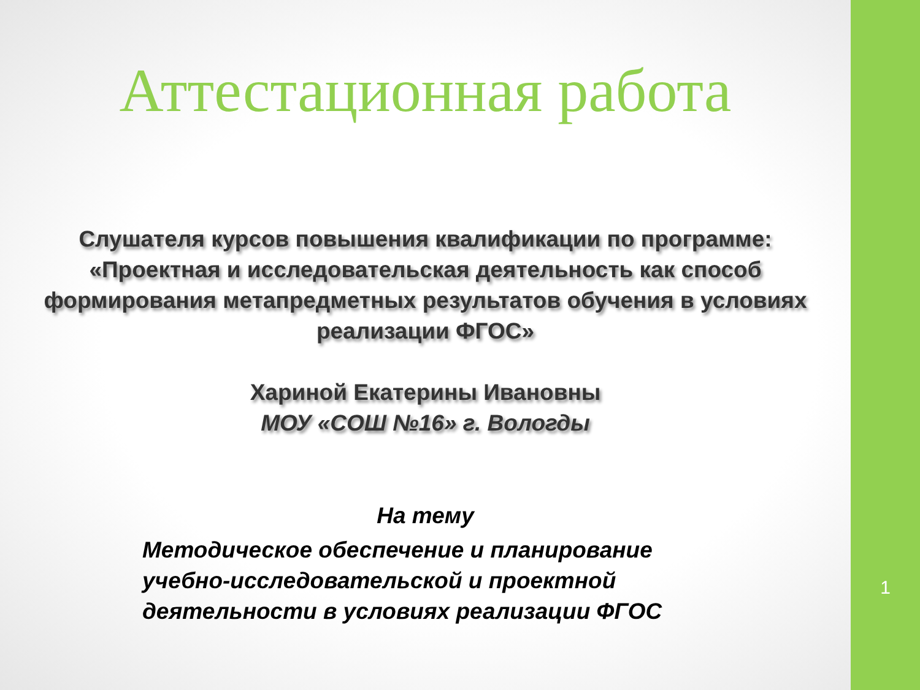Аттестационная работа
Слушателя курсов повышения квалификации по программе:
«Проектная и исследовательская деятельность как способ формирования метапредметных результатов обучения в условиях реализации ФГОС»
Хариной Екатерины Ивановны
МОУ «СОШ №16» г. Вологды
На тему
Методическое обеспечение и планирование
учебно-исследовательской и проектной
деятельности в условиях реализации ФГОС
1